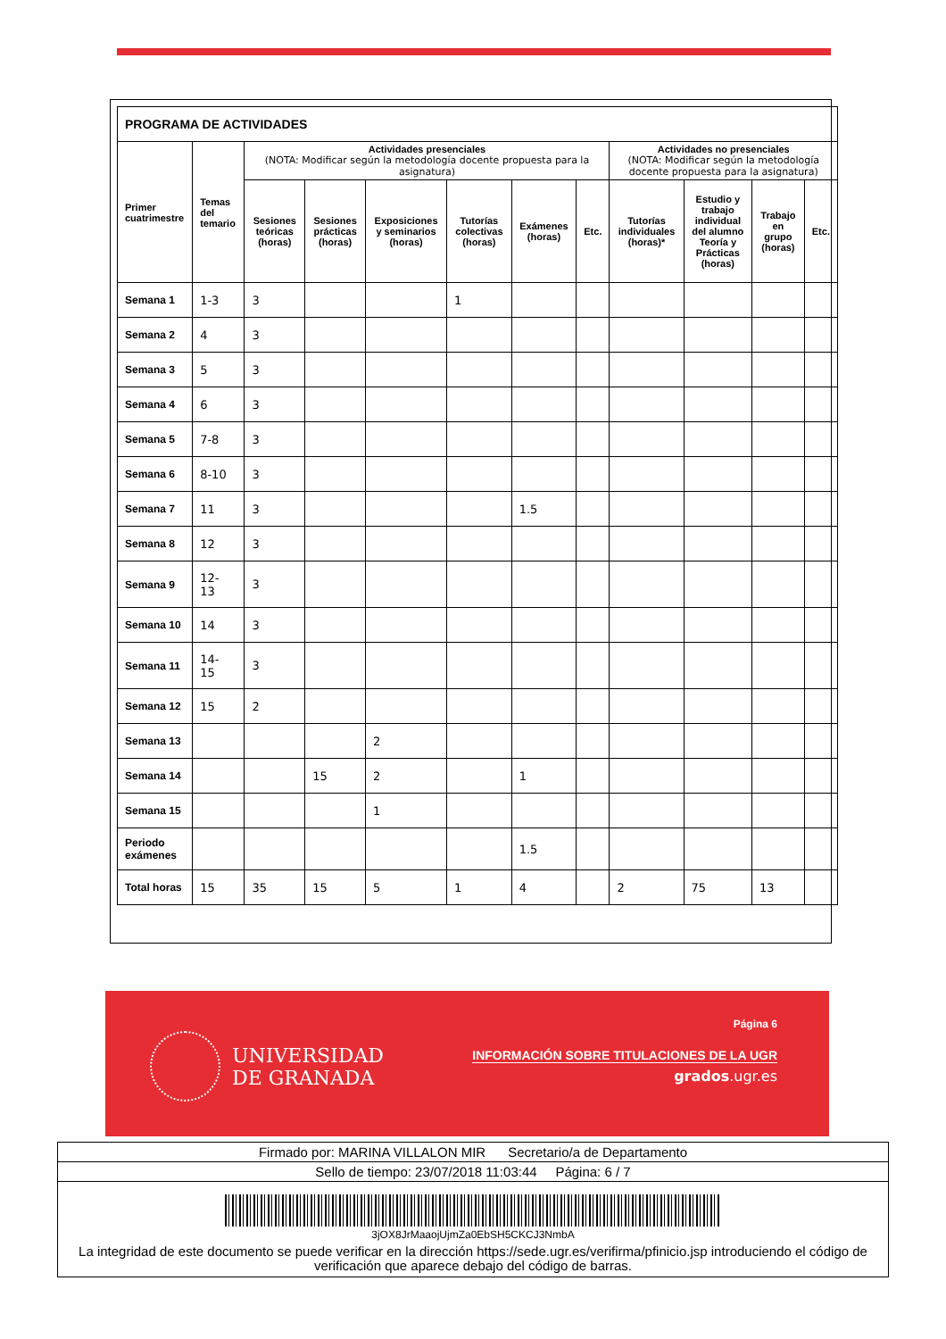| PROGRAMA DE ACTIVIDADES | | | | | | | | | | | |
| --- | --- | --- | --- | --- | --- | --- | --- | --- | --- | --- | --- |
| Primer cuatrimestre | Temas del temario | Actividades presenciales (NOTA: Modificar según la metodología docente propuesta para la asignatura) | | | | | | Actividades no presenciales (NOTA: Modificar según la metodología docente propuesta para la asignatura) | | | |
| | | Sesiones teóricas (horas) | Sesiones prácticas (horas) | Exposiciones y seminarios (horas) | Tutorías colectivas (horas) | Exámenes (horas) | Etc. | Tutorías individuales (horas)* | Estudio y trabajo individual del alumno Teoría y Prácticas (horas) | Trabajo en grupo (horas) | Etc. |
| Semana 1 | 1-3 | 3 | | | 1 | | | | | | |
| Semana 2 | 4 | 3 | | | | | | | | | |
| Semana 3 | 5 | 3 | | | | | | | | | |
| Semana 4 | 6 | 3 | | | | | | | | | |
| Semana 5 | 7-8 | 3 | | | | | | | | | |
| Semana 6 | 8-10 | 3 | | | | | | | | | |
| Semana 7 | 11 | 3 | | | | 1.5 | | | | | |
| Semana 8 | 12 | 3 | | | | | | | | | |
| Semana 9 | 12- 13 | 3 | | | | | | | | | |
| Semana 10 | 14 | 3 | | | | | | | | | |
| Semana 11 | 14- 15 | 3 | | | | | | | | | |
| Semana 12 | 15 | 2 | | | | | | | | | |
| Semana 13 | | | | 2 | | | | | | | |
| Semana 14 | | | 15 | 2 | | 1 | | | | | |
| Semana 15 | | | | 1 | | | | | | | |
| Periodo exámenes | | | | | | 1.5 | | | | | |
| Total horas | 15 | 35 | 15 | 5 | 1 | 4 | | 2 | 75 | 13 | |
UNIVERSIDAD
DE GRANADA
Página 6
INFORMACIÓN SOBRE TITULACIONES DE LA UGR
grados.ugr.es
Firmado por: MARINA VILLALON MIR Secretario/a de Departamento
Sello de tiempo: 23/07/2018 11:03:44 Página: 6 / 7
3jOX8JrMaaojUjmZa0EbSH5CKCJ3NmbA
La integridad de este documento se puede verificar en la dirección https://sede.ugr.es/verifirma/pfinicio.jsp introduciendo el código de verificación que aparece debajo del código de barras.